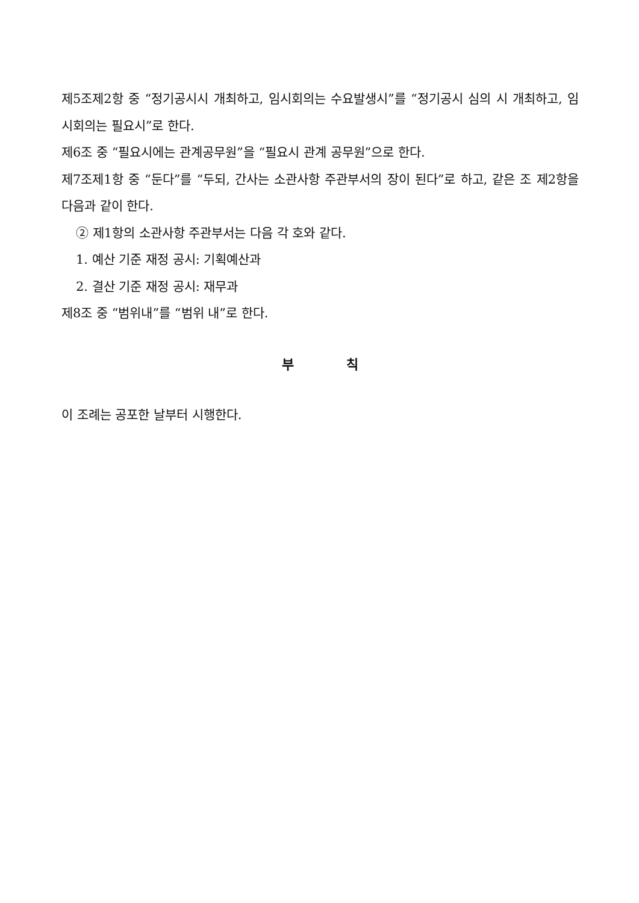제5조제2항 중 “정기공시시 개최하고, 임시회의는 수요발생시”를 “정기공시 심의 시 개최하고, 임시회의는 필요시”로 한다.
제6조 중 “필요시에는 관계공무원”을 “필요시 관계 공무원”으로 한다.
제7조제1항 중 “둔다”를 “두되, 간사는 소관사항 주관부서의 장이 된다”로 하고, 같은 조 제2항을 다음과 같이 한다.
② 제1항의 소관사항 주관부서는 다음 각 호와 같다.
1. 예산 기준 재정 공시: 기획예산과
2. 결산 기준 재정 공시: 재무과
제8조 중 “범위내”를 “범위 내”로 한다.
부 칙
이 조례는 공포한 날부터 시행한다.